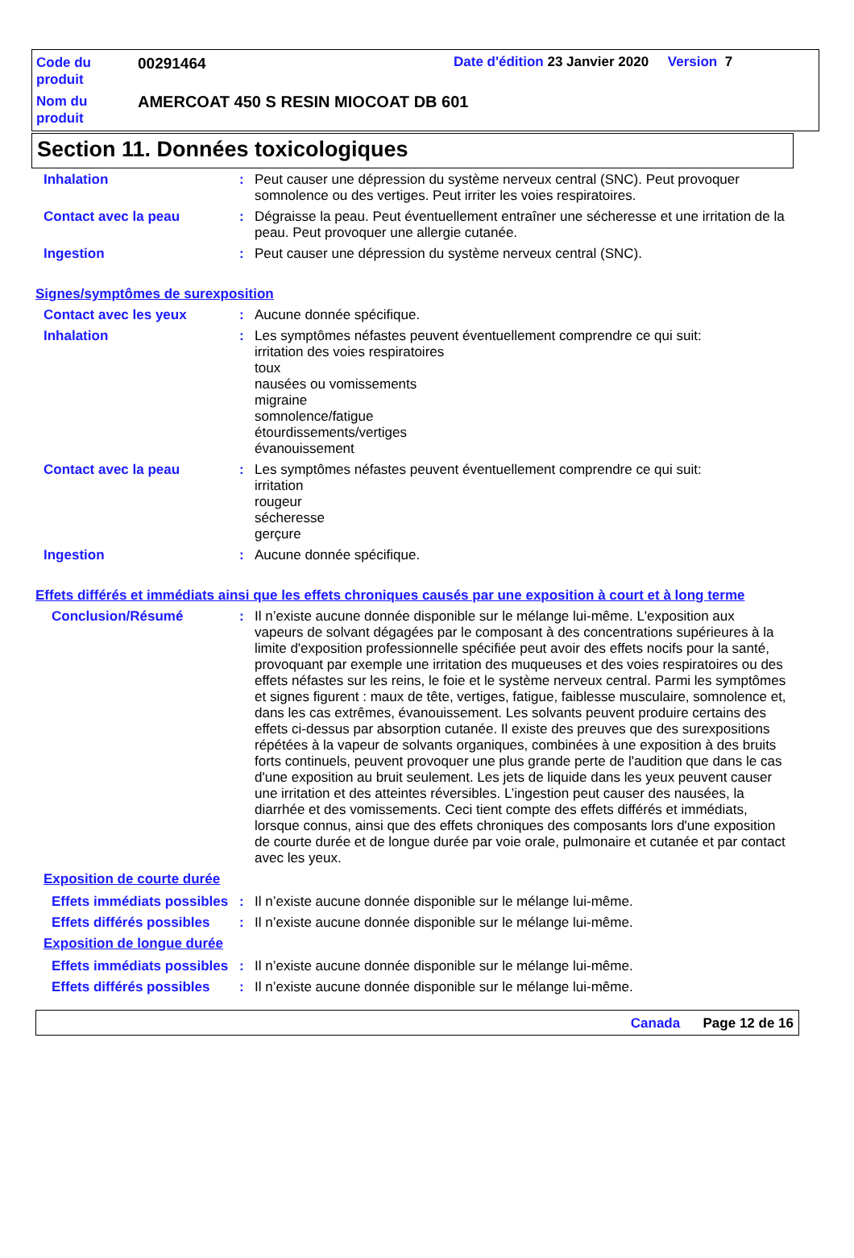Code du
produit
00291464
Date d'édition 23 Janvier 2020 Version 7
Nom du
produit
AMERCOAT 450 S RESIN MIOCOAT DB 601
Section 11. Données toxicologiques
Inhalation : Peut causer une dépression du système nerveux central (SNC). Peut provoquer somnolence ou des vertiges. Peut irriter les voies respiratoires.
Contact avec la peau : Dégraisse la peau. Peut éventuellement entraîner une sécheresse et une irritation de la peau. Peut provoquer une allergie cutanée.
Ingestion : Peut causer une dépression du système nerveux central (SNC).
Signes/symptômes de surexposition
Contact avec les yeux : Aucune donnée spécifique.
Inhalation : Les symptômes néfastes peuvent éventuellement comprendre ce qui suit:
irritation des voies respiratoires
toux
nausées ou vomissements
migraine
somnolence/fatigue
étourdissements/vertiges
évanouissement
Contact avec la peau : Les symptômes néfastes peuvent éventuellement comprendre ce qui suit:
irritation
rougeur
sécheresse
gerçure
Ingestion : Aucune donnée spécifique.
Effets différés et immédiats ainsi que les effets chroniques causés par une exposition à court et à long terme
Conclusion/Résumé : Il n’existe aucune donnée disponible sur le mélange lui-même. L'exposition aux vapeurs de solvant dégagées par le composant à des concentrations supérieures à la limite d'exposition professionnelle spécifiée peut avoir des effets nocifs pour la santé, provoquant par exemple une irritation des muqueuses et des voies respiratoires ou des effets néfastes sur les reins, le foie et le système nerveux central. Parmi les symptômes et signes figurent : maux de tête, vertiges, fatigue, faiblesse musculaire, somnolence et, dans les cas extrêmes, évanouissement. Les solvants peuvent produire certains des effets ci-dessus par absorption cutanée. Il existe des preuves que des surexpositions répétées à la vapeur de solvants organiques, combinées à une exposition à des bruits forts continuels, peuvent provoquer une plus grande perte de l'audition que dans le cas d'une exposition au bruit seulement. Les jets de liquide dans les yeux peuvent causer une irritation et des atteintes réversibles. L’ingestion peut causer des nausées, la diarrhée et des vomissements. Ceci tient compte des effets différés et immédiats, lorsque connus, ainsi que des effets chroniques des composants lors d'une exposition de courte durée et de longue durée par voie orale, pulmonaire et cutanée et par contact avec les yeux.
Exposition de courte durée
Effets immédiats possibles
: Il n’existe aucune donnée disponible sur le mélange lui-même.
Effets différés possibles
: Il n’existe aucune donnée disponible sur le mélange lui-même.
Exposition de longue durée
Effets immédiats possibles
: Il n’existe aucune donnée disponible sur le mélange lui-même.
Effets différés possibles
: Il n’existe aucune donnée disponible sur le mélange lui-même.
Canada Page 12 de 16